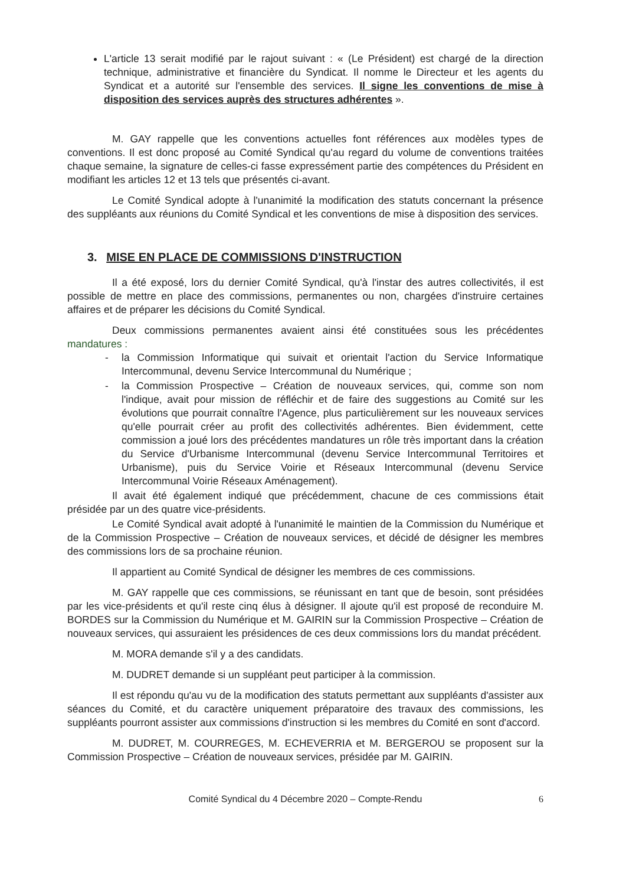L'article 13 serait modifié par le rajout suivant : « (Le Président) est chargé de la direction technique, administrative et financière du Syndicat. Il nomme le Directeur et les agents du Syndicat et a autorité sur l'ensemble des services. Il signe les conventions de mise à disposition des services auprès des structures adhérentes ».
M. GAY rappelle que les conventions actuelles font références aux modèles types de conventions. Il est donc proposé au Comité Syndical qu'au regard du volume de conventions traitées chaque semaine, la signature de celles-ci fasse expressément partie des compétences du Président en modifiant les articles 12 et 13 tels que présentés ci-avant.
Le Comité Syndical adopte à l'unanimité la modification des statuts concernant la présence des suppléants aux réunions du Comité Syndical et les conventions de mise à disposition des services.
3. MISE EN PLACE DE COMMISSIONS D'INSTRUCTION
Il a été exposé, lors du dernier Comité Syndical, qu'à l'instar des autres collectivités, il est possible de mettre en place des commissions, permanentes ou non, chargées d'instruire certaines affaires et de préparer les décisions du Comité Syndical.
Deux commissions permanentes avaient ainsi été constituées sous les précédentes mandatures :
- la Commission Informatique qui suivait et orientait l'action du Service Informatique Intercommunal, devenu Service Intercommunal du Numérique ;
- la Commission Prospective – Création de nouveaux services, qui, comme son nom l'indique, avait pour mission de réfléchir et de faire des suggestions au Comité sur les évolutions que pourrait connaître l'Agence, plus particulièrement sur les nouveaux services qu'elle pourrait créer au profit des collectivités adhérentes. Bien évidemment, cette commission a joué lors des précédentes mandatures un rôle très important dans la création du Service d'Urbanisme Intercommunal (devenu Service Intercommunal Territoires et Urbanisme), puis du Service Voirie et Réseaux Intercommunal (devenu Service Intercommunal Voirie Réseaux Aménagement).
Il avait été également indiqué que précédemment, chacune de ces commissions était présidée par un des quatre vice-présidents.
Le Comité Syndical avait adopté à l'unanimité le maintien de la Commission du Numérique et de la Commission Prospective – Création de nouveaux services, et décidé de désigner les membres des commissions lors de sa prochaine réunion.
Il appartient au Comité Syndical de désigner les membres de ces commissions.
M. GAY rappelle que ces commissions, se réunissant en tant que de besoin, sont présidées par les vice-présidents et qu'il reste cinq élus à désigner. Il ajoute qu'il est proposé de reconduire M. BORDES sur la Commission du Numérique et M. GAIRIN sur la Commission Prospective – Création de nouveaux services, qui assuraient les présidences de ces deux commissions lors du mandat précédent.
M. MORA demande s'il y a des candidats.
M. DUDRET demande si un suppléant peut participer à la commission.
Il est répondu qu'au vu de la modification des statuts permettant aux suppléants d'assister aux séances du Comité, et du caractère uniquement préparatoire des travaux des commissions, les suppléants pourront assister aux commissions d'instruction si les membres du Comité en sont d'accord.
M. DUDRET, M. COURREGES, M. ECHEVERRIA et M. BERGEROU se proposent sur la Commission Prospective – Création de nouveaux services, présidée par M. GAIRIN.
Comité Syndical du 4 Décembre 2020 – Compte-Rendu 6